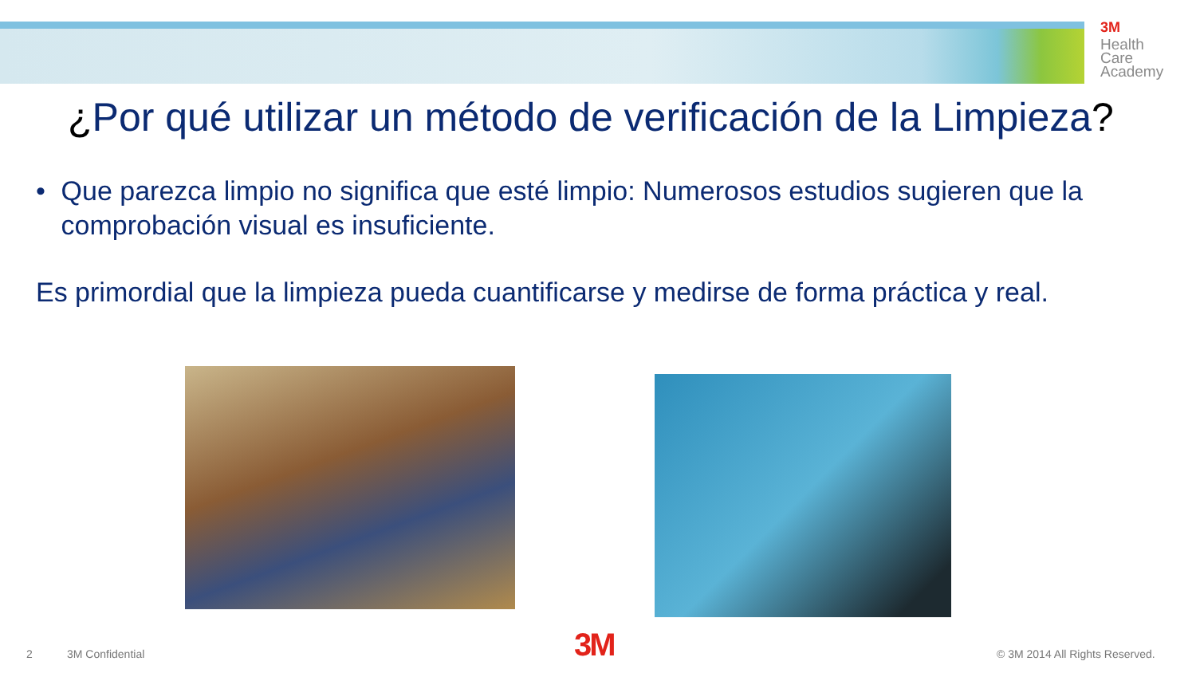3M
Health
Care
Academy
¿Por qué utilizar un método de verificación de la Limpieza?
• Que parezca limpio no significa que esté limpio: Numerosos estudios sugieren que la comprobación visual es insuficiente.
Es primordial que la limpieza pueda cuantificarse y medirse de forma práctica y real.
2 3M Confidential 3M © 3M 2014 All Rights Reserved.